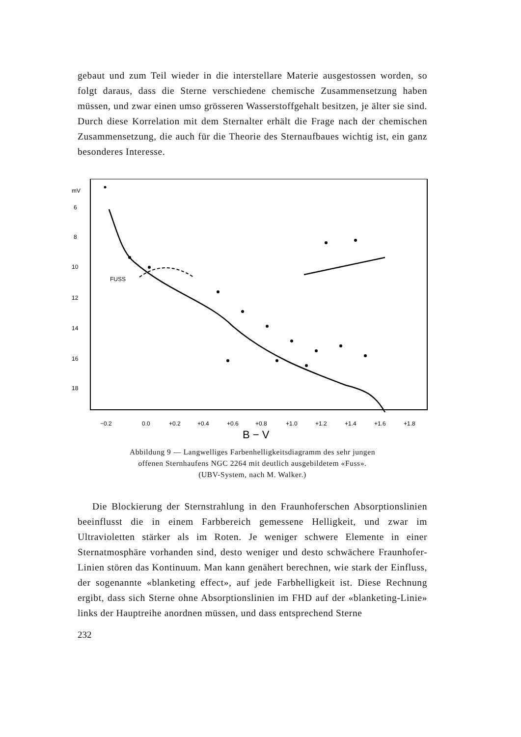gebaut und zum Teil wieder in die interstellare Materie ausgestossen worden, so folgt daraus, dass die Sterne verschiedene chemische Zusammensetzung haben müssen, und zwar einen umso grösseren Wasserstoffgehalt besitzen, je älter sie sind. Durch diese Korrelation mit dem Sternalter erhält die Frage nach der chemischen Zusammensetzung, die auch für die Theorie des Sternaufbaues wichtig ist, ein ganz besonderes Interesse.
mV
6
8
10
12
14
16
18
FUSS
−0.2
0.0
+0.2
+0.4
+0.6
+0.8
+1.0
+1.2
+1.4
+1.6
+1.8
B − V
Abbildung 9 — Langwelliges Farbenhelligkeitsdiagramm des sehr jungen
offenen Sternhaufens NGC 2264 mit deutlich ausgebildetem «Fuss».
(UBV-System, nach M. Walker.)
Die Blockierung der Sternstrahlung in den Fraunhoferschen Absorptionslinien beeinflusst die in einem Farbbereich gemessene Helligkeit, und zwar im Ultravioletten stärker als im Roten. Je weniger schwere Elemente in einer Sternatmosphäre vorhanden sind, desto weniger und desto schwächere Fraunhofer-Linien stören das Kontinuum. Man kann genähert berechnen, wie stark der Einfluss, der sogenannte «blanketing effect», auf jede Farbhelligkeit ist. Diese Rechnung ergibt, dass sich Sterne ohne Absorptionslinien im FHD auf der «blanketing-Linie» links der Hauptreihe anordnen müssen, und dass entsprechend Sterne
232